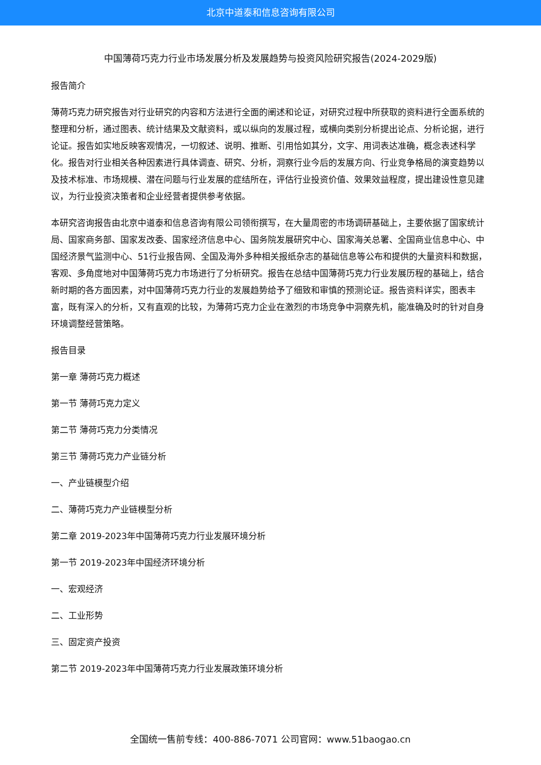北京中道泰和信息咨询有限公司
中国薄荷巧克力行业市场发展分析及发展趋势与投资风险研究报告(2024-2029版)
报告简介
薄荷巧克力研究报告对行业研究的内容和方法进行全面的阐述和论证，对研究过程中所获取的资料进行全面系统的整理和分析，通过图表、统计结果及文献资料，或以纵向的发展过程，或横向类别分析提出论点、分析论据，进行论证。报告如实地反映客观情况，一切叙述、说明、推断、引用恰如其分，文字、用词表达准确，概念表述科学化。报告对行业相关各种因素进行具体调查、研究、分析，洞察行业今后的发展方向、行业竞争格局的演变趋势以及技术标准、市场规模、潜在问题与行业发展的症结所在，评估行业投资价值、效果效益程度，提出建设性意见建议，为行业投资决策者和企业经营者提供参考依据。
本研究咨询报告由北京中道泰和信息咨询有限公司领衔撰写，在大量周密的市场调研基础上，主要依据了国家统计局、国家商务部、国家发改委、国家经济信息中心、国务院发展研究中心、国家海关总署、全国商业信息中心、中国经济景气监测中心、51行业报告网、全国及海外多种相关报纸杂志的基础信息等公布和提供的大量资料和数据，客观、多角度地对中国薄荷巧克力市场进行了分析研究。报告在总结中国薄荷巧克力行业发展历程的基础上，结合新时期的各方面因素，对中国薄荷巧克力行业的发展趋势给予了细致和审慎的预测论证。报告资料详实，图表丰富，既有深入的分析，又有直观的比较，为薄荷巧克力企业在激烈的市场竞争中洞察先机，能准确及时的针对自身环境调整经营策略。
报告目录
第一章 薄荷巧克力概述
第一节 薄荷巧克力定义
第二节 薄荷巧克力分类情况
第三节 薄荷巧克力产业链分析
一、产业链模型介绍
二、薄荷巧克力产业链模型分析
第二章 2019-2023年中国薄荷巧克力行业发展环境分析
第一节 2019-2023年中国经济环境分析
一、宏观经济
二、工业形势
三、固定资产投资
第二节 2019-2023年中国薄荷巧克力行业发展政策环境分析
全国统一售前专线：400-886-7071 公司官网：www.51baogao.cn